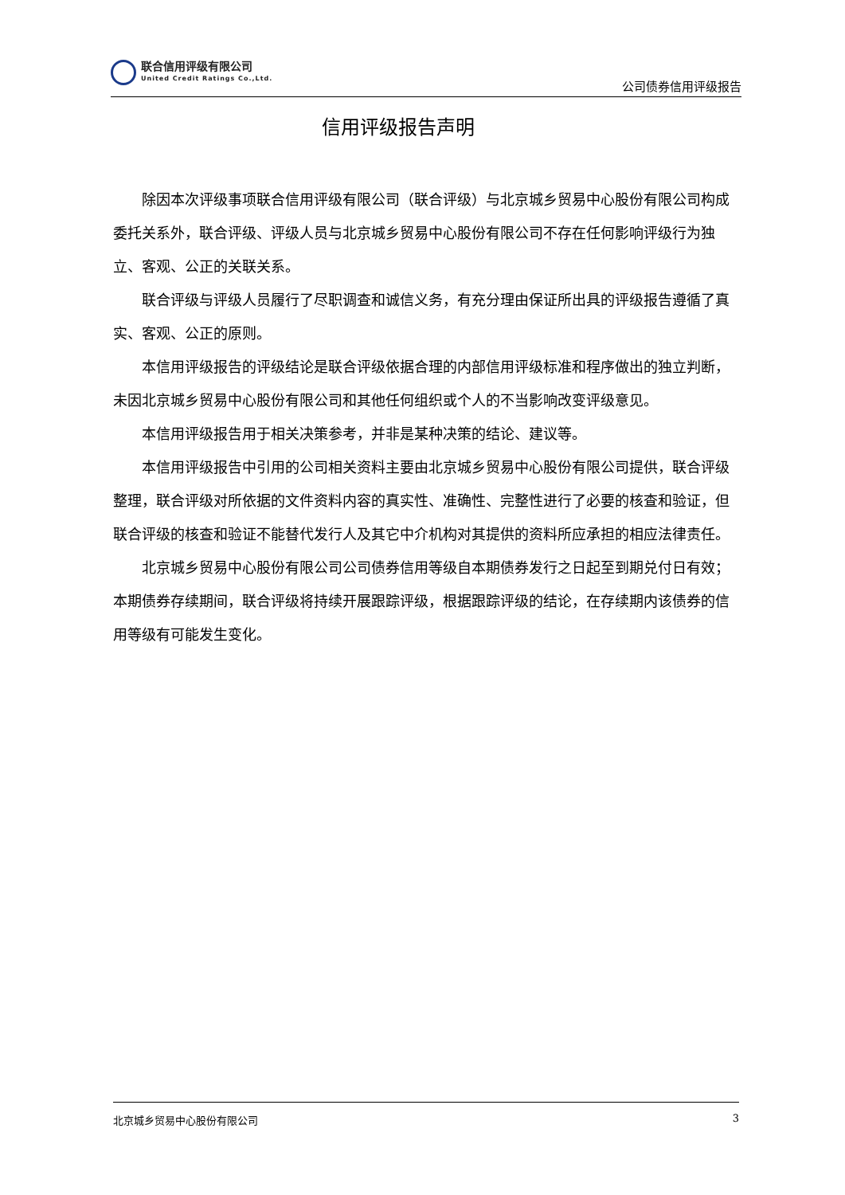联合信用评级有限公司
United Credit Ratings Co.,Ltd.
公司债券信用评级报告
信用评级报告声明
除因本次评级事项联合信用评级有限公司（联合评级）与北京城乡贸易中心股份有限公司构成委托关系外，联合评级、评级人员与北京城乡贸易中心股份有限公司不存在任何影响评级行为独立、客观、公正的关联关系。
联合评级与评级人员履行了尽职调查和诚信义务，有充分理由保证所出具的评级报告遵循了真实、客观、公正的原则。
本信用评级报告的评级结论是联合评级依据合理的内部信用评级标准和程序做出的独立判断，未因北京城乡贸易中心股份有限公司和其他任何组织或个人的不当影响改变评级意见。
本信用评级报告用于相关决策参考，并非是某种决策的结论、建议等。
本信用评级报告中引用的公司相关资料主要由北京城乡贸易中心股份有限公司提供，联合评级整理，联合评级对所依据的文件资料内容的真实性、准确性、完整性进行了必要的核查和验证，但联合评级的核查和验证不能替代发行人及其它中介机构对其提供的资料所应承担的相应法律责任。
北京城乡贸易中心股份有限公司公司债券信用等级自本期债券发行之日起至到期兑付日有效；本期债券存续期间，联合评级将持续开展跟踪评级，根据跟踪评级的结论，在存续期内该债券的信用等级有可能发生变化。
北京城乡贸易中心股份有限公司 3